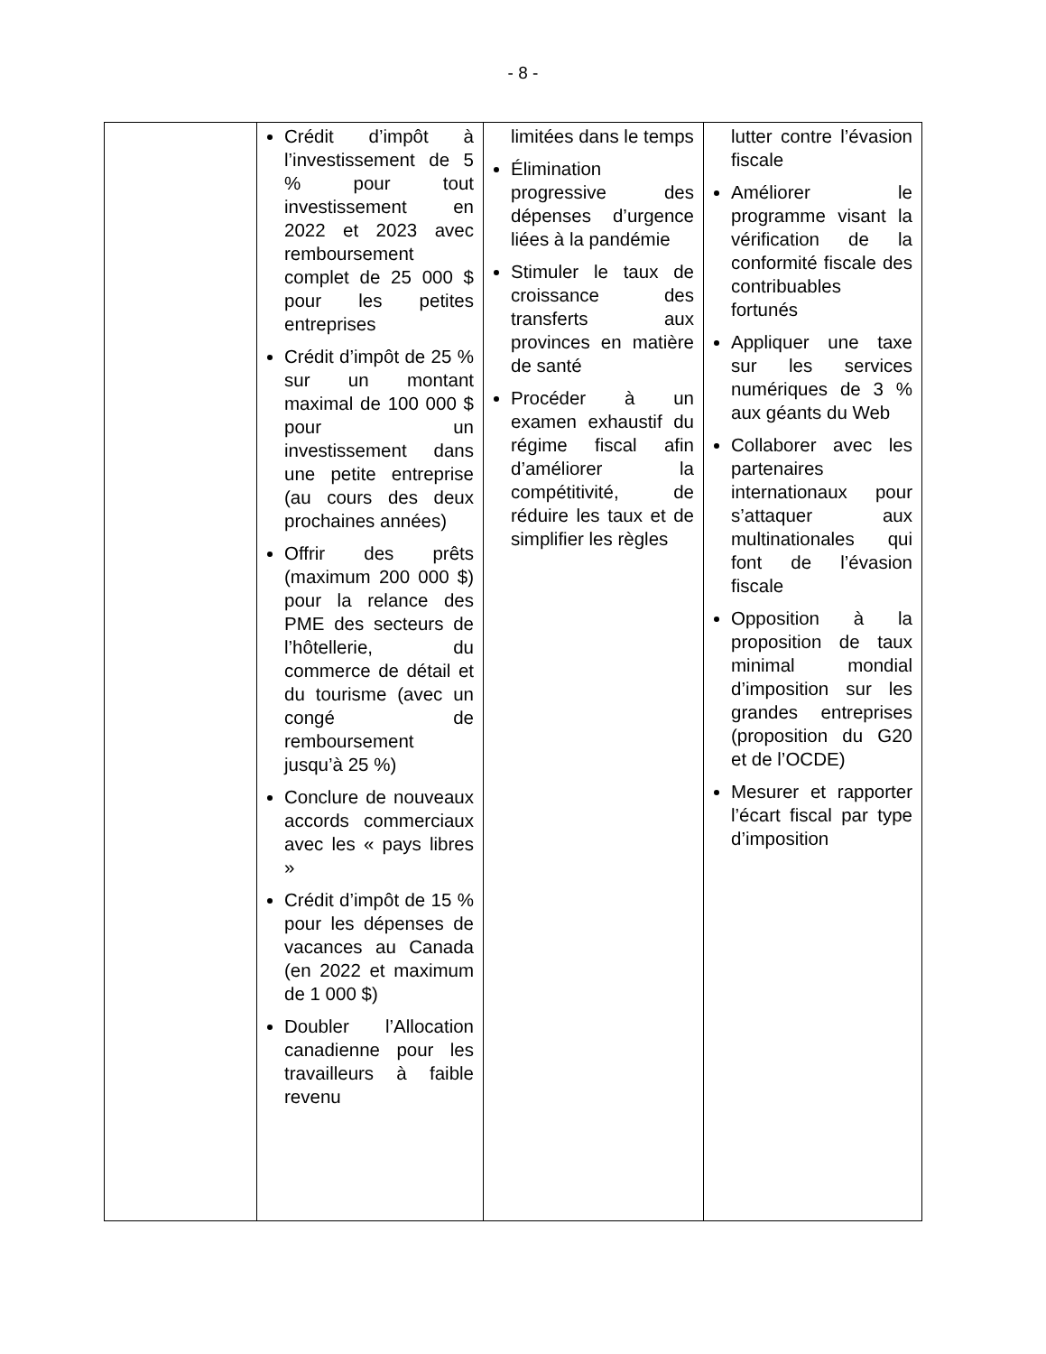- 8 -
| | Crédit d’impôt à l’investissement de 5 % pour tout investissement en 2022 et 2023 avec remboursement complet de 25 000 $ pour les petites entreprises Crédit d’impôt de 25 % sur un montant maximal de 100 000 $ pour un investissement dans une petite entreprise (au cours des deux prochaines années) Offrir des prêts (maximum 200 000 $) pour la relance des PME des secteurs de l’hôtellerie, du commerce de détail et du tourisme (avec un congé de remboursement jusqu’à 25 %) Conclure de nouveaux accords commerciaux avec les « pays libres » Crédit d’impôt de 15 % pour les dépenses de vacances au Canada (en 2022 et maximum de 1 000 $) Doubler l’Allocation canadienne pour les travailleurs à faible revenu | limitées dans le temps Élimination progressive des dépenses d’urgence liées à la pandémie Stimuler le taux de croissance des transferts aux provinces en matière de santé Procéder à un examen exhaustif du régime fiscal afin d’améliorer la compétitivité, de réduire les taux et de simplifier les règles | lutter contre l’évasion fiscale Améliorer le programme visant la vérification de la conformité fiscale des contribuables fortunés Appliquer une taxe sur les services numériques de 3 % aux géants du Web Collaborer avec les partenaires internationaux pour s’attaquer aux multinationales qui font de l’évasion fiscale Opposition à la proposition de taux minimal mondial d’imposition sur les grandes entreprises (proposition du G20 et de l’OCDE) Mesurer et rapporter l’écart fiscal par type d’imposition |